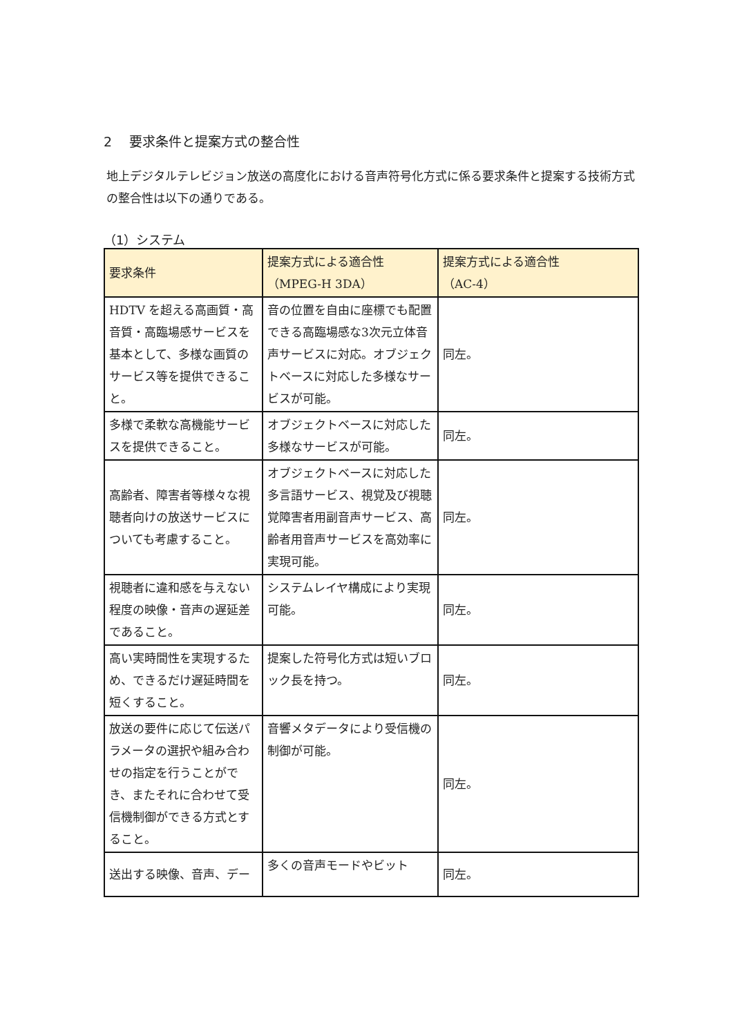2　 要求条件と提案方式の整合性
地上デジタルテレビジョン放送の高度化における音声符号化方式に係る要求条件と提案する技術方式の整合性は以下の通りである。
（1）システム
| 要求条件 | 提案方式による適合性 （MPEG-H 3DA） | 提案方式による適合性 （AC-4） |
| --- | --- | --- |
| HDTV を超える高画質・高音質・高臨場感サービスを基本として、多様な画質のサービス等を提供できること。 | 音の位置を自由に座標でも配置できる高臨場感な3次元立体音声サービスに対応。オブジェクトベースに対応した多様なサービスが可能。 | 同左。 |
| 多様で柔軟な高機能サービスを提供できること。 | オブジェクトベースに対応した多様なサービスが可能。 | 同左。 |
| 高齢者、障害者等様々な視聴者向けの放送サービスについても考慮すること。 | オブジェクトベースに対応した多言語サービス、視覚及び視聴覚障害者用副音声サービス、高齢者用音声サービスを高効率に実現可能。 | 同左。 |
| 視聴者に違和感を与えない程度の映像・音声の遅延差であること。 | システムレイヤ構成により実現可能。 | 同左。 |
| 高い実時間性を実現するため、できるだけ遅延時間を短くすること。 | 提案した符号化方式は短いブロック長を持つ。 | 同左。 |
| 放送の要件に応じて伝送パラメータの選択や組み合わせの指定を行うことができ、またそれに合わせて受信機制御ができる方式とすること。 | 音響メタデータにより受信機の制御が可能。 | 同左。 |
| 送出する映像、音声、デー | 多くの音声モードやビット | 同左。 |